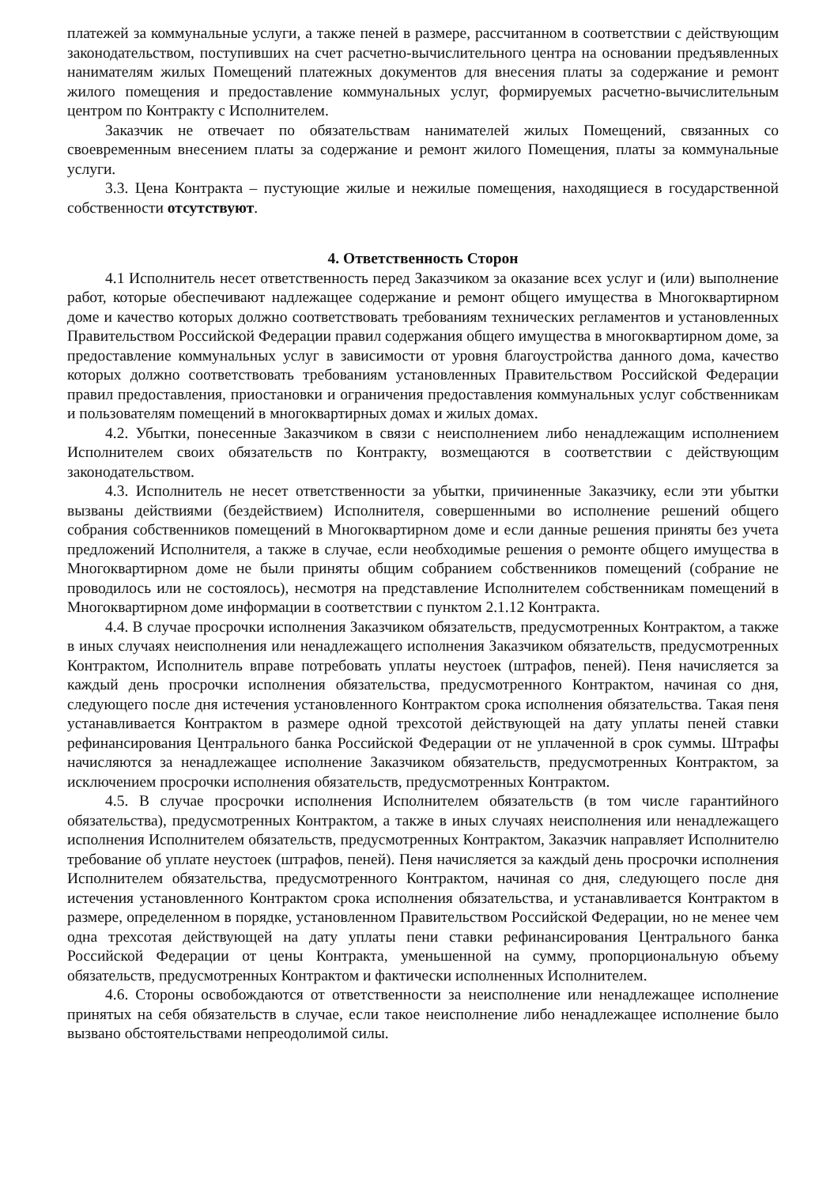платежей за коммунальные услуги, а также пеней в размере, рассчитанном в соответствии с действующим законодательством, поступивших на счет расчетно-вычислительного центра на основании предъявленных нанимателям жилых Помещений платежных документов для внесения платы за содержание и ремонт жилого помещения и предоставление коммунальных услуг, формируемых расчетно-вычислительным центром по Контракту с Исполнителем.
Заказчик не отвечает по обязательствам нанимателей жилых Помещений, связанных со своевременным внесением платы за содержание и ремонт жилого Помещения, платы за коммунальные услуги.
3.3. Цена Контракта – пустующие жилые и нежилые помещения, находящиеся в государственной собственности отсутствуют.
4. Ответственность Сторон
4.1 Исполнитель несет ответственность перед Заказчиком за оказание всех услуг и (или) выполнение работ, которые обеспечивают надлежащее содержание и ремонт общего имущества в Многоквартирном доме и качество которых должно соответствовать требованиям технических регламентов и установленных Правительством Российской Федерации правил содержания общего имущества в многоквартирном доме, за предоставление коммунальных услуг в зависимости от уровня благоустройства данного дома, качество которых должно соответствовать требованиям установленных Правительством Российской Федерации правил предоставления, приостановки и ограничения предоставления коммунальных услуг собственникам и пользователям помещений в многоквартирных домах и жилых домах.
4.2. Убытки, понесенные Заказчиком в связи с неисполнением либо ненадлежащим исполнением Исполнителем своих обязательств по Контракту, возмещаются в соответствии с действующим законодательством.
4.3. Исполнитель не несет ответственности за убытки, причиненные Заказчику, если эти убытки вызваны действиями (бездействием) Исполнителя, совершенными во исполнение решений общего собрания собственников помещений в Многоквартирном доме и если данные решения приняты без учета предложений Исполнителя, а также в случае, если необходимые решения о ремонте общего имущества в Многоквартирном доме не были приняты общим собранием собственников помещений (собрание не проводилось или не состоялось), несмотря на представление Исполнителем собственникам помещений в Многоквартирном доме информации в соответствии с пунктом 2.1.12 Контракта.
4.4. В случае просрочки исполнения Заказчиком обязательств, предусмотренных Контрактом, а также в иных случаях неисполнения или ненадлежащего исполнения Заказчиком обязательств, предусмотренных Контрактом, Исполнитель вправе потребовать уплаты неустоек (штрафов, пеней). Пеня начисляется за каждый день просрочки исполнения обязательства, предусмотренного Контрактом, начиная со дня, следующего после дня истечения установленного Контрактом срока исполнения обязательства. Такая пеня устанавливается Контрактом в размере одной трехсотой действующей на дату уплаты пеней ставки рефинансирования Центрального банка Российской Федерации от не уплаченной в срок суммы. Штрафы начисляются за ненадлежащее исполнение Заказчиком обязательств, предусмотренных Контрактом, за исключением просрочки исполнения обязательств, предусмотренных Контрактом.
4.5. В случае просрочки исполнения Исполнителем обязательств (в том числе гарантийного обязательства), предусмотренных Контрактом, а также в иных случаях неисполнения или ненадлежащего исполнения Исполнителем обязательств, предусмотренных Контрактом, Заказчик направляет Исполнителю требование об уплате неустоек (штрафов, пеней). Пеня начисляется за каждый день просрочки исполнения Исполнителем обязательства, предусмотренного Контрактом, начиная со дня, следующего после дня истечения установленного Контрактом срока исполнения обязательства, и устанавливается Контрактом в размере, определенном в порядке, установленном Правительством Российской Федерации, но не менее чем одна трехсотая действующей на дату уплаты пени ставки рефинансирования Центрального банка Российской Федерации от цены Контракта, уменьшенной на сумму, пропорциональную объему обязательств, предусмотренных Контрактом и фактически исполненных Исполнителем.
4.6. Стороны освобождаются от ответственности за неисполнение или ненадлежащее исполнение принятых на себя обязательств в случае, если такое неисполнение либо ненадлежащее исполнение было вызвано обстоятельствами непреодолимой силы.